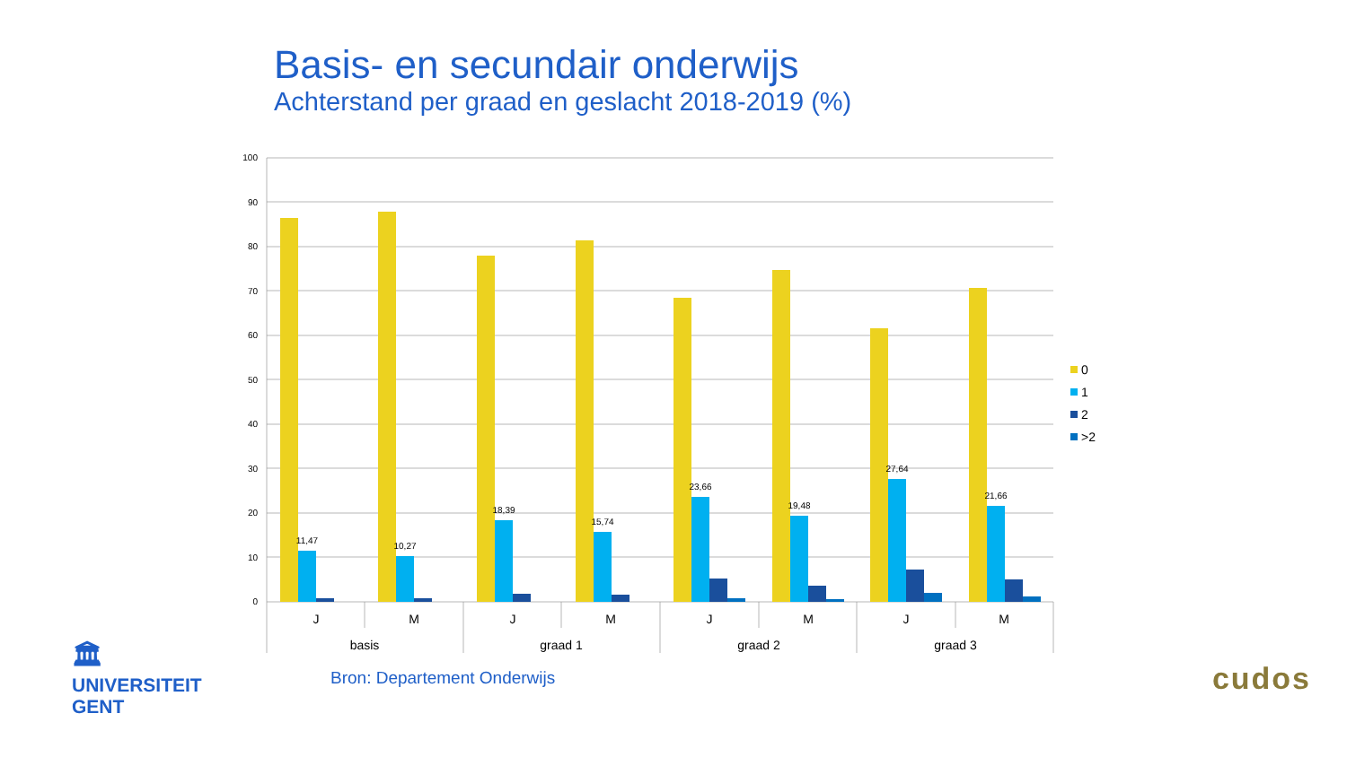Basis- en secundair onderwijs
Achterstand per graad en geslacht 2018-2019 (%)
100
90
80
70
60
50
40
30
20
10
0
11,47
10,27
18,39
15,74
23,66
19,48
27,64
21,66
J
M
J
M
J
M
J
M
basis
graad 1
graad 2
graad 3
0
1
2
>2
🏛
UNIVERSITEIT
GENT
Bron: Departement Onderwijs
cudos